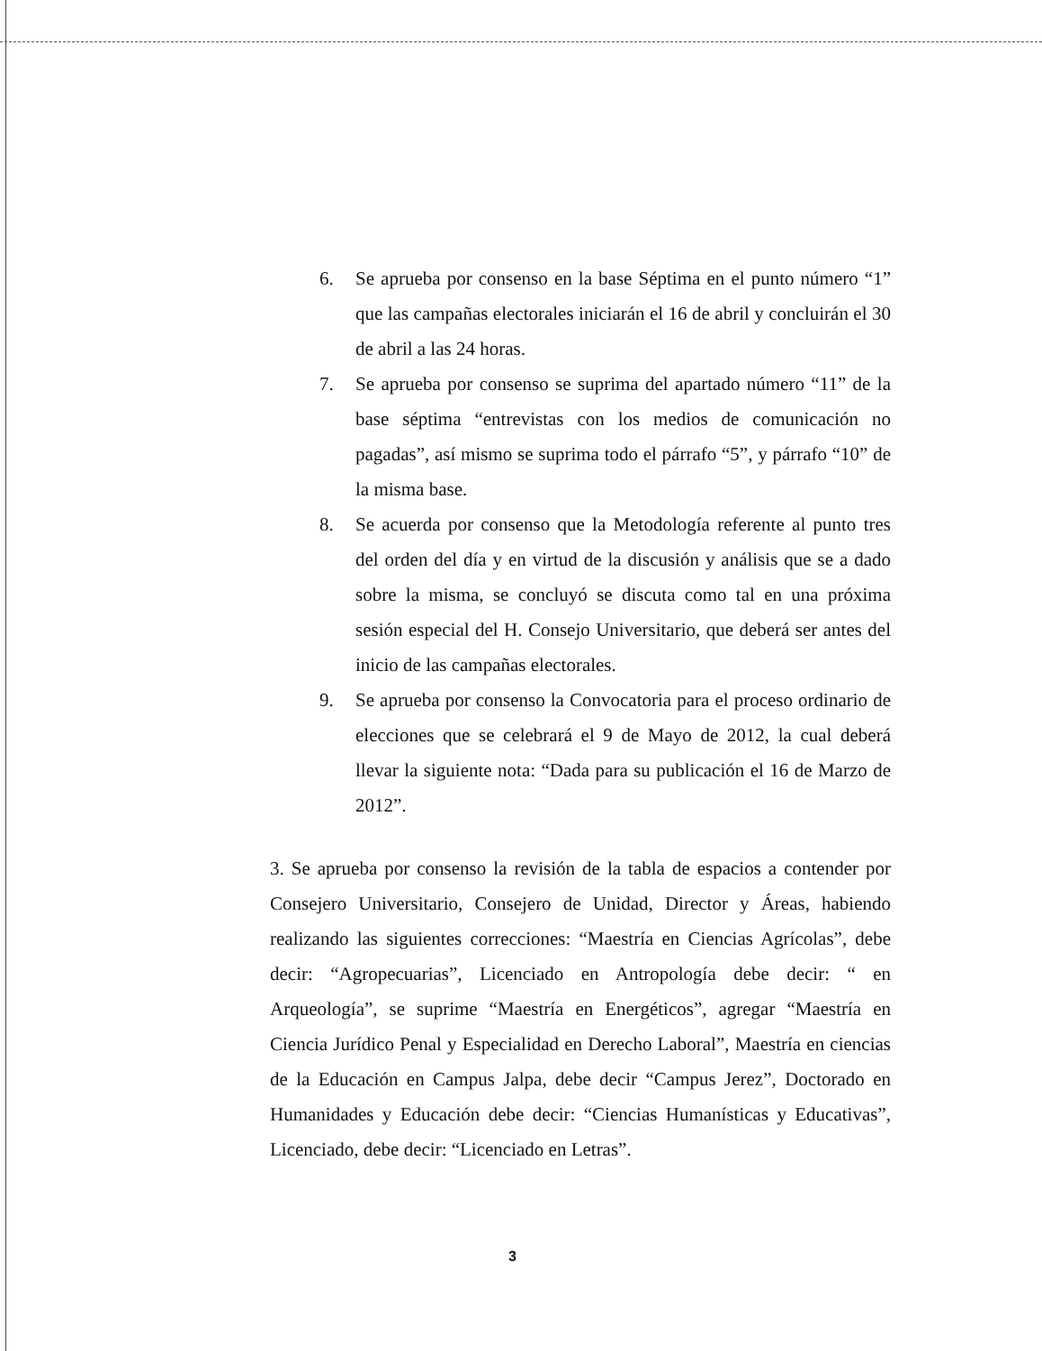6. Se aprueba por consenso en la base Séptima en el punto número “1” que las campañas electorales iniciarán el 16 de abril y concluirán el 30 de abril a las 24 horas.
7. Se aprueba por consenso se suprima del apartado número “11” de la base séptima “entrevistas con los medios de comunicación no pagadas”, así mismo se suprima todo el párrafo “5”, y párrafo “10” de la misma base.
8. Se acuerda por consenso que la Metodología referente al punto tres del orden del día y en virtud de la discusión y análisis que se a dado sobre la misma, se concluyó se discuta como tal en una próxima sesión especial del H. Consejo Universitario, que deberá ser antes del inicio de las campañas electorales.
9. Se aprueba por consenso la Convocatoria para el proceso ordinario de elecciones que se celebrará el 9 de Mayo de 2012, la cual deberá llevar la siguiente nota: “Dada para su publicación el 16 de Marzo de 2012”.
3. Se aprueba por consenso la revisión de la tabla de espacios a contender por Consejero Universitario, Consejero de Unidad, Director y Áreas, habiendo realizando las siguientes correcciones: “Maestría en Ciencias Agrícolas”, debe decir: “Agropecuarias”, Licenciado en Antropología debe decir: “ en Arqueología”, se suprime “Maestría en Energéticos”, agregar “Maestría en Ciencia Jurídico Penal y Especialidad en Derecho Laboral”, Maestría en ciencias de la Educación en Campus Jalpa, debe decir “Campus Jerez”, Doctorado en Humanidades y Educación debe decir: “Ciencias Humanísticas y Educativas”, Licenciado, debe decir: “Licenciado en Letras”.
3